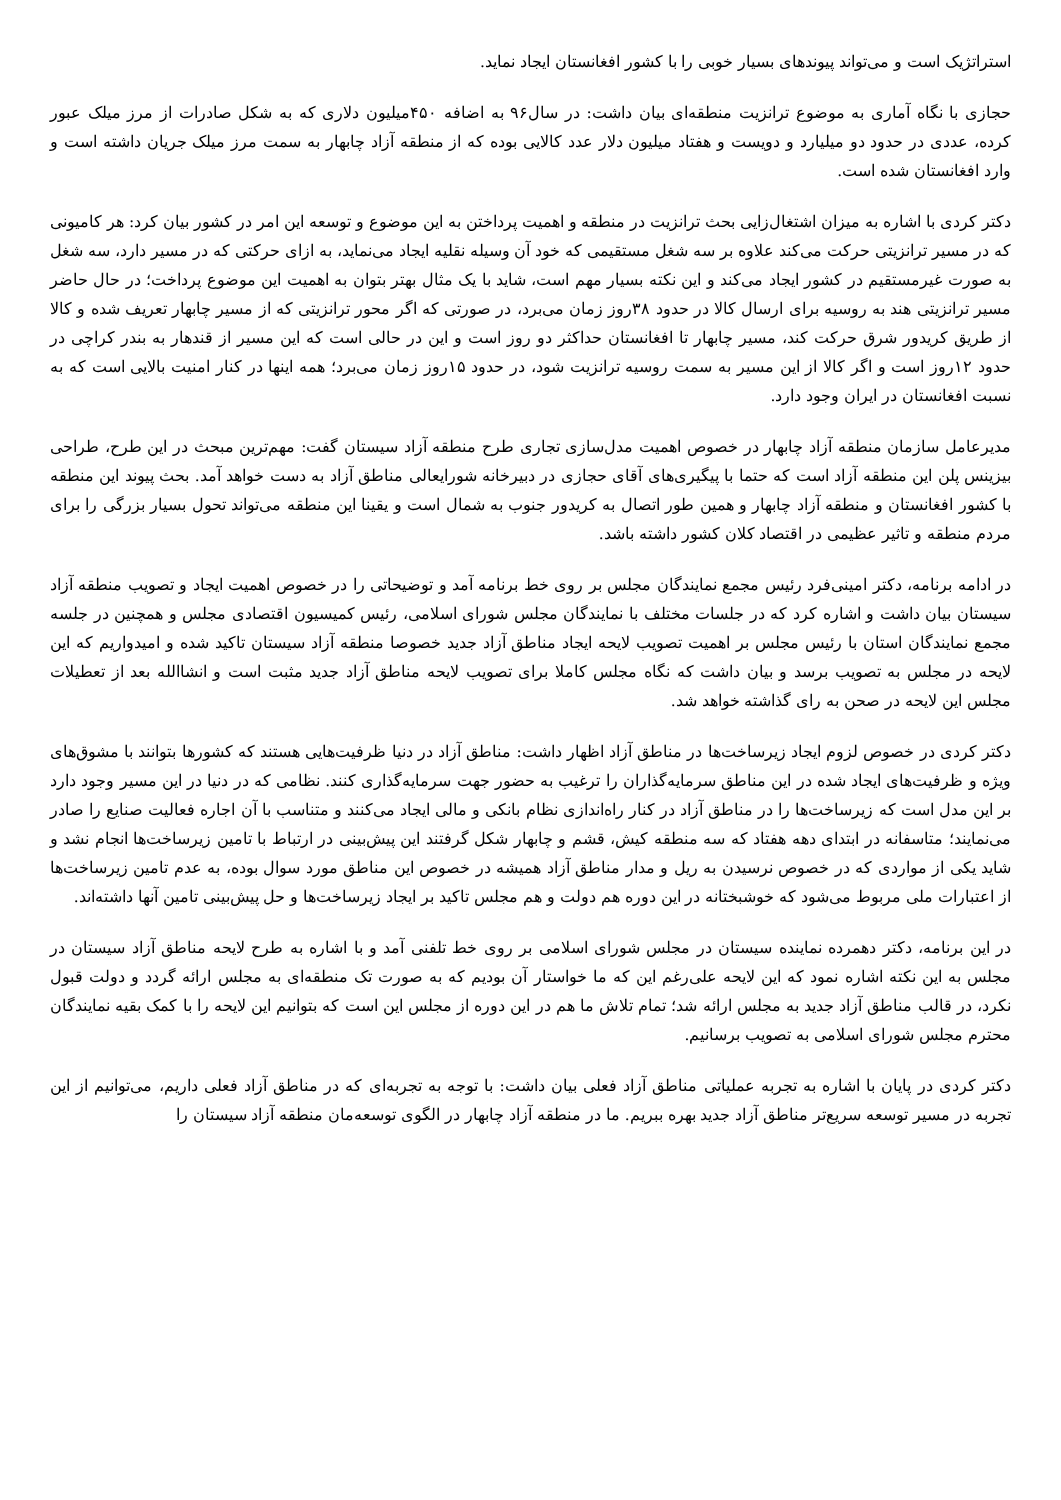استراتژیک است و می‌تواند پیوندهای بسیار خوبی را با کشور افغانستان ایجاد نماید.
حجازی با نگاه آماری به موضوع ترانزیت منطقه‌ای بیان داشت: در سال۹۶ به اضافه ۴۵۰میلیون دلاری که به شکل صادرات از مرز میلک عبور کرده، عددی در حدود دو میلیارد و دویست و هفتاد میلیون دلار عدد کالایی بوده که از منطقه آزاد چابهار به سمت مرز میلک جریان داشته است و وارد افغانستان شده است.
دکتر کردی با اشاره به میزان اشتغال‌زایی بحث ترانزیت در منطقه و اهمیت پرداختن به این موضوع و توسعه این امر در کشور بیان کرد: هر کامیونی که در مسیر ترانزیتی حرکت می‌کند علاوه بر سه شغل مستقیمی که خود آن وسیله نقلیه ایجاد می‌نماید، به ازای حرکتی که در مسیر دارد، سه شغل به صورت غیرمستقیم در کشور ایجاد می‌کند و این نکته بسیار مهم است، شاید با یک مثال بهتر بتوان به اهمیت این موضوع پرداخت؛ در حال حاضر مسیر ترانزیتی هند به روسیه برای ارسال کالا در حدود ۳۸روز زمان می‌برد، در صورتی که اگر محور ترانزیتی که از مسیر چابهار تعریف شده و کالا از طریق کریدور شرق حرکت کند، مسیر چابهار تا افغانستان حداکثر دو روز است و این در حالی است که این مسیر از قندهار به بندر کراچی در حدود ۱۲روز است و اگر کالا از این مسیر به سمت روسیه ترانزیت شود، در حدود ۱۵روز زمان می‌برد؛ همه اینها در کنار امنیت بالایی است که به نسبت افغانستان در ایران وجود دارد.
مدیرعامل سازمان منطقه آزاد چابهار در خصوص اهمیت مدل‌سازی تجاری طرح منطقه آزاد سیستان گفت: مهم‌ترین مبحث در این طرح، طراحی بیزینس پلن این منطقه آزاد است که حتما با پیگیری‌های آقای حجازی در دبیرخانه شورایعالی مناطق آزاد به دست خواهد آمد. بحث پیوند این منطقه با کشور افغانستان و منطقه آزاد چابهار و همین طور اتصال به کریدور جنوب به شمال است و یقینا این منطقه می‌تواند تحول بسیار بزرگی را برای مردم منطقه و تاثیر عظیمی در اقتصاد کلان کشور داشته باشد.
در ادامه برنامه، دکتر امینی‌فرد رئیس مجمع نمایندگان مجلس بر روی خط برنامه آمد و توضیحاتی را در خصوص اهمیت ایجاد و تصویب منطقه آزاد سیستان بیان داشت و اشاره کرد که در جلسات مختلف با نمایندگان مجلس شورای اسلامی، رئیس کمیسیون اقتصادی مجلس و همچنین در جلسه مجمع نمایندگان استان با رئیس مجلس بر اهمیت تصویب لایحه ایجاد مناطق آزاد جدید خصوصا منطقه آزاد سیستان تاکید شده و امیدواریم که این لایحه در مجلس به تصویب برسد و بیان داشت که نگاه مجلس کاملا برای تصویب لایحه مناطق آزاد جدید مثبت است و انشاالله بعد از تعطیلات مجلس این لایحه در صحن به رای گذاشته خواهد شد.
دکتر کردی در خصوص لزوم ایجاد زیرساخت‌ها در مناطق آزاد اظهار داشت: مناطق آزاد در دنیا ظرفیت‌هایی هستند که کشورها بتوانند با مشوق‌های ویژه و ظرفیت‌های ایجاد شده در این مناطق سرمایه‌گذاران را ترغیب به حضور جهت سرمایه‌گذاری کنند. نظامی که در دنیا در این مسیر وجود دارد بر این مدل است که زیرساخت‌ها را در مناطق آزاد در کنار راه‌اندازی نظام بانکی و مالی ایجاد می‌کنند و متناسب با آن اجاره فعالیت صنایع را صادر می‌نمایند؛ متاسفانه در ابتدای دهه هفتاد که سه منطقه کیش، قشم و چابهار شکل گرفتند این پیش‌بینی در ارتباط با تامین زیرساخت‌ها انجام نشد و شاید یکی از مواردی که در خصوص نرسیدن به ریل و مدار مناطق آزاد همیشه در خصوص این مناطق مورد سوال بوده، به عدم تامین زیرساخت‌ها از اعتبارات ملی مربوط می‌شود که خوشبختانه در این دوره هم دولت و هم مجلس تاکید بر ایجاد زیرساخت‌ها و حل پیش‌بینی تامین آنها داشته‌اند.
در این برنامه، دکتر دهمرده نماینده سیستان در مجلس شورای اسلامی بر روی خط تلفنی آمد و با اشاره به طرح لایحه مناطق آزاد سیستان در مجلس به این نکته اشاره نمود که این لایحه علی‌رغم این که ما خواستار آن بودیم که به صورت تک منطقه‌ای به مجلس ارائه گردد و دولت قبول نکرد، در قالب مناطق آزاد جدید به مجلس ارائه شد؛ تمام تلاش ما هم در این دوره از مجلس این است که بتوانیم این لایحه را با کمک بقیه نمایندگان محترم مجلس شورای اسلامی به تصویب برسانیم.
دکتر کردی در پایان با اشاره به تجربه عملیاتی مناطق آزاد فعلی بیان داشت: با توجه به تجربه‌ای که در مناطق آزاد فعلی داریم، می‌توانیم از این تجربه در مسیر توسعه سریع‌تر مناطق آزاد جدید بهره ببریم. ما در منطقه آزاد چابهار در الگوی توسعه‌مان منطقه آزاد سیستان را